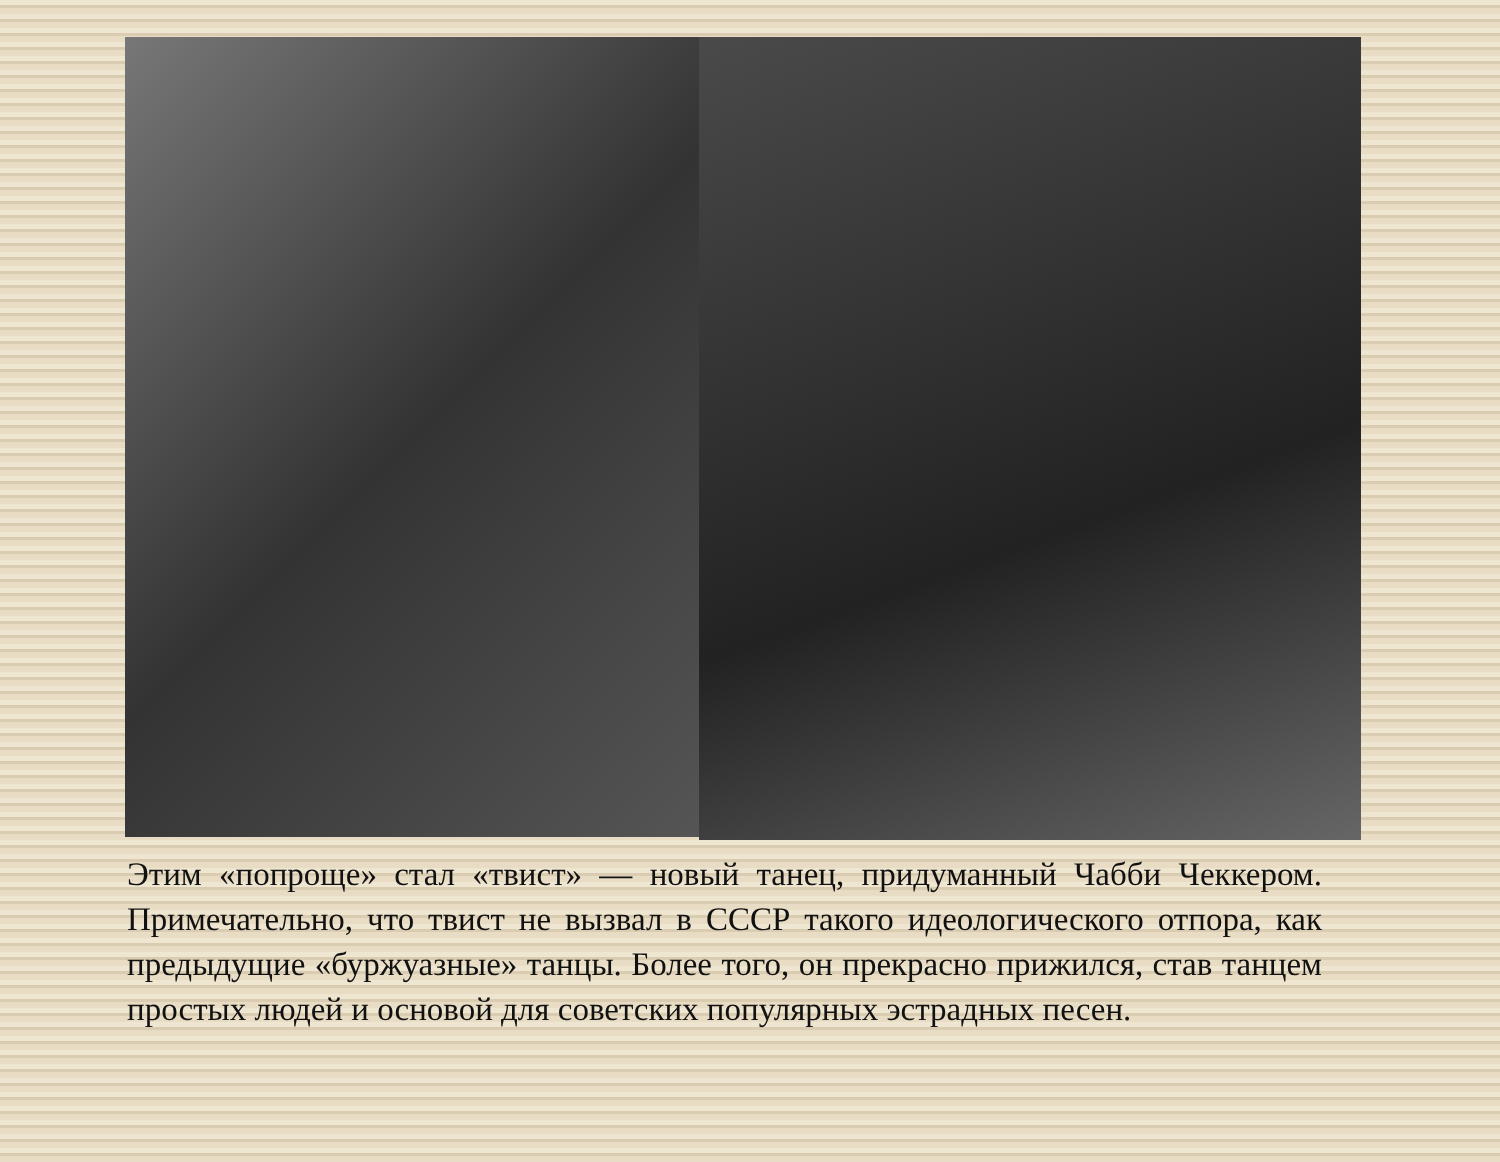Этим «попроще» стал «твист» — новый танец, придуманный Чабби Чеккером. Примечательно, что твист не вызвал в СССР такого идеологического отпора, как предыдущие «буржуазные» танцы. Более того, он прекрасно прижился, став танцем простых людей и основой для советских популярных эстрадных песен.